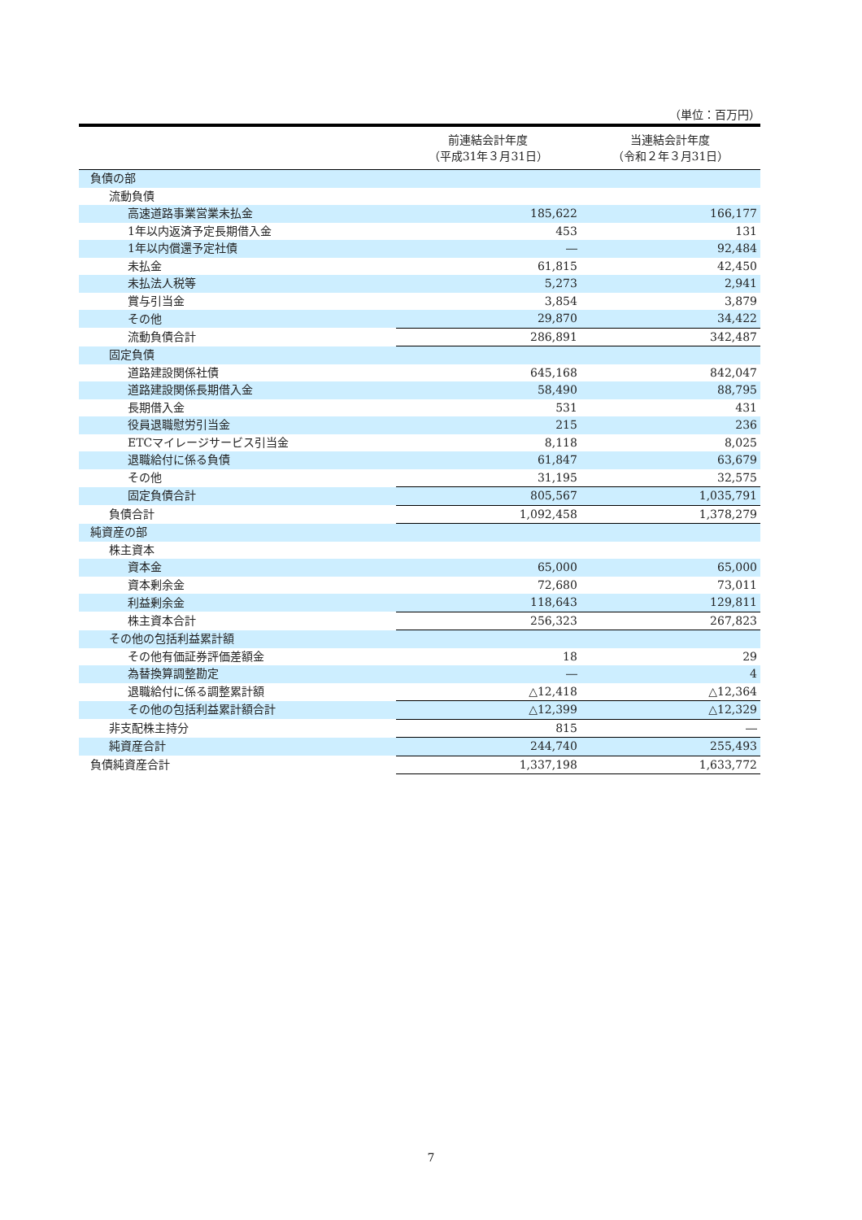（単位：百万円）
| | 前連結会計年度 （平成31年３月31日） | 当連結会計年度 （令和２年３月31日） |
| --- | --- | --- |
| 負債の部 | | |
| 流動負債 | | |
| 高速道路事業営業未払金 | 185,622 | 166,177 |
| 1年以内返済予定長期借入金 | 453 | 131 |
| 1年以内償還予定社債 | ― | 92,484 |
| 未払金 | 61,815 | 42,450 |
| 未払法人税等 | 5,273 | 2,941 |
| 賞与引当金 | 3,854 | 3,879 |
| その他 | 29,870 | 34,422 |
| 流動負債合計 | 286,891 | 342,487 |
| 固定負債 | | |
| 道路建設関係社債 | 645,168 | 842,047 |
| 道路建設関係長期借入金 | 58,490 | 88,795 |
| 長期借入金 | 531 | 431 |
| 役員退職慰労引当金 | 215 | 236 |
| ETCマイレージサービス引当金 | 8,118 | 8,025 |
| 退職給付に係る負債 | 61,847 | 63,679 |
| その他 | 31,195 | 32,575 |
| 固定負債合計 | 805,567 | 1,035,791 |
| 負債合計 | 1,092,458 | 1,378,279 |
| 純資産の部 | | |
| 株主資本 | | |
| 資本金 | 65,000 | 65,000 |
| 資本剰余金 | 72,680 | 73,011 |
| 利益剰余金 | 118,643 | 129,811 |
| 株主資本合計 | 256,323 | 267,823 |
| その他の包括利益累計額 | | |
| その他有価証券評価差額金 | 18 | 29 |
| 為替換算調整勘定 | ― | 4 |
| 退職給付に係る調整累計額 | △12,418 | △12,364 |
| その他の包括利益累計額合計 | △12,399 | △12,329 |
| 非支配株主持分 | 815 | ― |
| 純資産合計 | 244,740 | 255,493 |
| 負債純資産合計 | 1,337,198 | 1,633,772 |
7